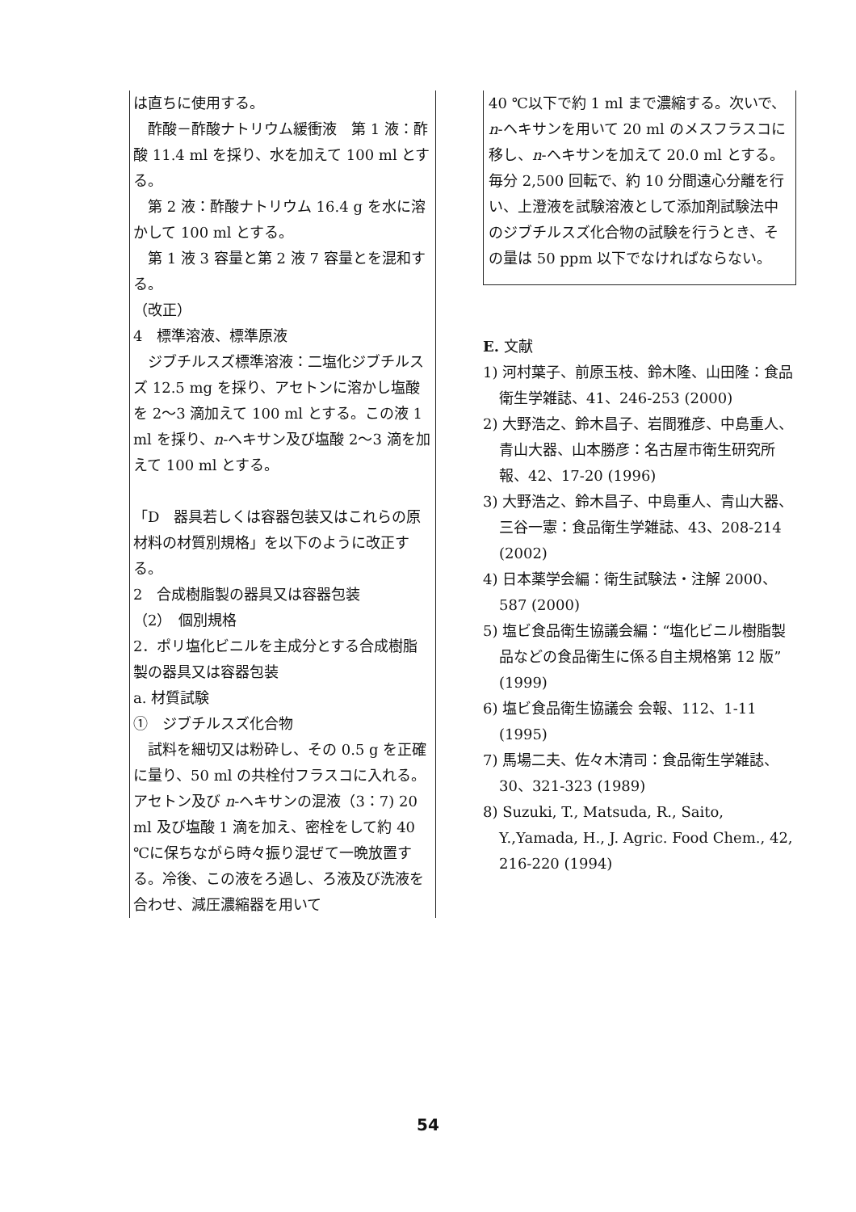は直ちに使用する。
　酢酸－酢酸ナトリウム緩衝液　第 1 液：酢酸 11.4 ml を採り、水を加えて 100 ml とする。
　第 2 液：酢酸ナトリウム 16.4 g を水に溶かして 100 ml とする。
　第 1 液 3 容量と第 2 液 7 容量とを混和する。
（改正）
4　標準溶液、標準原液
　ジブチルスズ標準溶液：二塩化ジブチルスズ 12.5 mg を採り、アセトンに溶かし塩酸を 2～3 滴加えて 100 ml とする。この液 1 ml を採り、n-ヘキサン及び塩酸 2～3 滴を加えて 100 ml とする。
「D　器具若しくは容器包装又はこれらの原材料の材質別規格」を以下のように改正する。
2　合成樹脂製の器具又は容器包装
（2）　個別規格
2．ポリ塩化ビニルを主成分とする合成樹脂製の器具又は容器包装
a. 材質試験
①　ジブチルスズ化合物
　試料を細切又は粉砕し、その 0.5 g を正確に量り、50 ml の共栓付フラスコに入れる。アセトン及び n-ヘキサンの混液（3：7) 20 ml 及び塩酸 1 滴を加え、密栓をして約 40 ℃に保ちながら時々振り混ぜて一晩放置する。冷後、この液をろ過し、ろ液及び洗液を合わせ、減圧濃縮器を用いて
40 ℃以下で約 1 ml まで濃縮する。次いで、n-ヘキサンを用いて 20 ml のメスフラスコに移し、n-ヘキサンを加えて 20.0 ml とする。毎分 2,500 回転で、約 10 分間遠心分離を行い、上澄液を試験溶液として添加剤試験法中のジブチルスズ化合物の試験を行うとき、その量は 50 ppm 以下でなければならない。
E. 文献
1) 河村葉子、前原玉枝、鈴木隆、山田隆：食品衛生学雑誌、41、246-253 (2000)
2) 大野浩之、鈴木昌子、岩間雅彦、中島重人、青山大器、山本勝彦：名古屋市衛生研究所報、42、17-20 (1996)
3) 大野浩之、鈴木昌子、中島重人、青山大器、三谷一憲：食品衛生学雑誌、43、208-214 (2002)
4) 日本薬学会編：衛生試験法・注解 2000、587 (2000)
5) 塩ビ食品衛生協議会編：“塩化ビニル樹脂製品などの食品衛生に係る自主規格第 12 版” (1999)
6) 塩ビ食品衛生協議会 会報、112、1-11 (1995)
7) 馬場二夫、佐々木清司：食品衛生学雑誌、30、321-323 (1989)
8) Suzuki, T., Matsuda, R., Saito, Y.,Yamada, H., J. Agric. Food Chem., 42, 216-220 (1994)
54